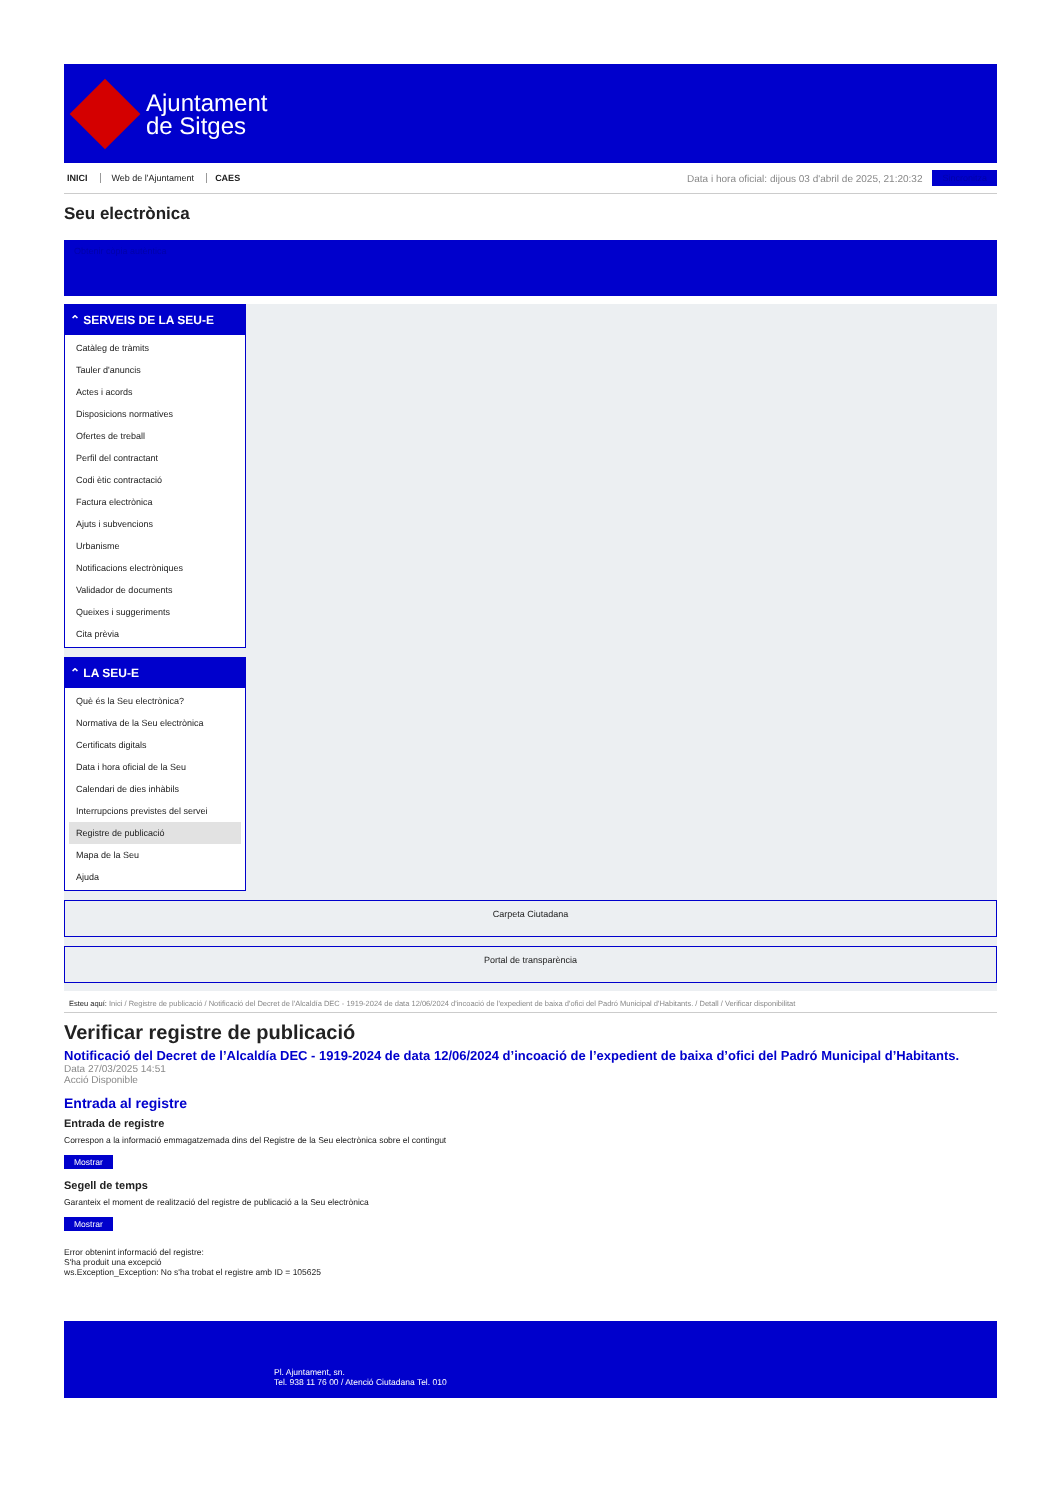Ajuntament
de Sitges
INICI Web de l'Ajuntament CAES
Data i hora oficial: dijous 03 d'abril de 2025, 21:20:32
Sincronitza
Seu electrònica
Obtenir còpia autèntica
⌃ SERVEIS DE LA SEU-E
Catàleg de tràmits
Tauler d'anuncis
Actes i acords
Disposicions normatives
Ofertes de treball
Perfil del contractant
Codi ètic contractació
Factura electrònica
Ajuts i subvencions
Urbanisme
Notificacions electròniques
Validador de documents
Queixes i suggeriments
Cita prèvia
⌃ LA SEU-E
Què és la Seu electrònica?
Normativa de la Seu electrònica
Certificats digitals
Data i hora oficial de la Seu
Calendari de dies inhàbils
Interrupcions previstes del servei
Registre de publicació
Mapa de la Seu
Ajuda
Carpeta Ciutadana
Portal de transparència
Esteu aquí: Inici / Registre de publicació / Notificació del Decret de l'Alcaldía DEC - 1919-2024 de data 12/06/2024 d'incoació de l'expedient de baixa d'ofici del Padró Municipal d'Habitants. / Detall / Verificar disponibilitat
Verificar registre de publicació
Notificació del Decret de l’Alcaldía DEC - 1919-2024 de data 12/06/2024 d’incoació de l’expedient de baixa d’ofici del Padró Municipal d’Habitants.
Data 27/03/2025 14:51
Acció Disponible
Entrada al registre
Entrada de registre
Correspon a la informació emmagatzemada dins del Registre de la Seu electrònica sobre el contingut
Mostrar
Segell de temps
Garanteix el moment de realització del registre de publicació a la Seu electrònica
Mostrar
Error obtenint informació del registre:
S'ha produit una excepció
ws.Exception_Exception: No s'ha trobat el registre amb ID = 105625
Pl. Ajuntament, sn.
Tel. 938 11 76 00 / Atenció Ciutadana Tel. 010